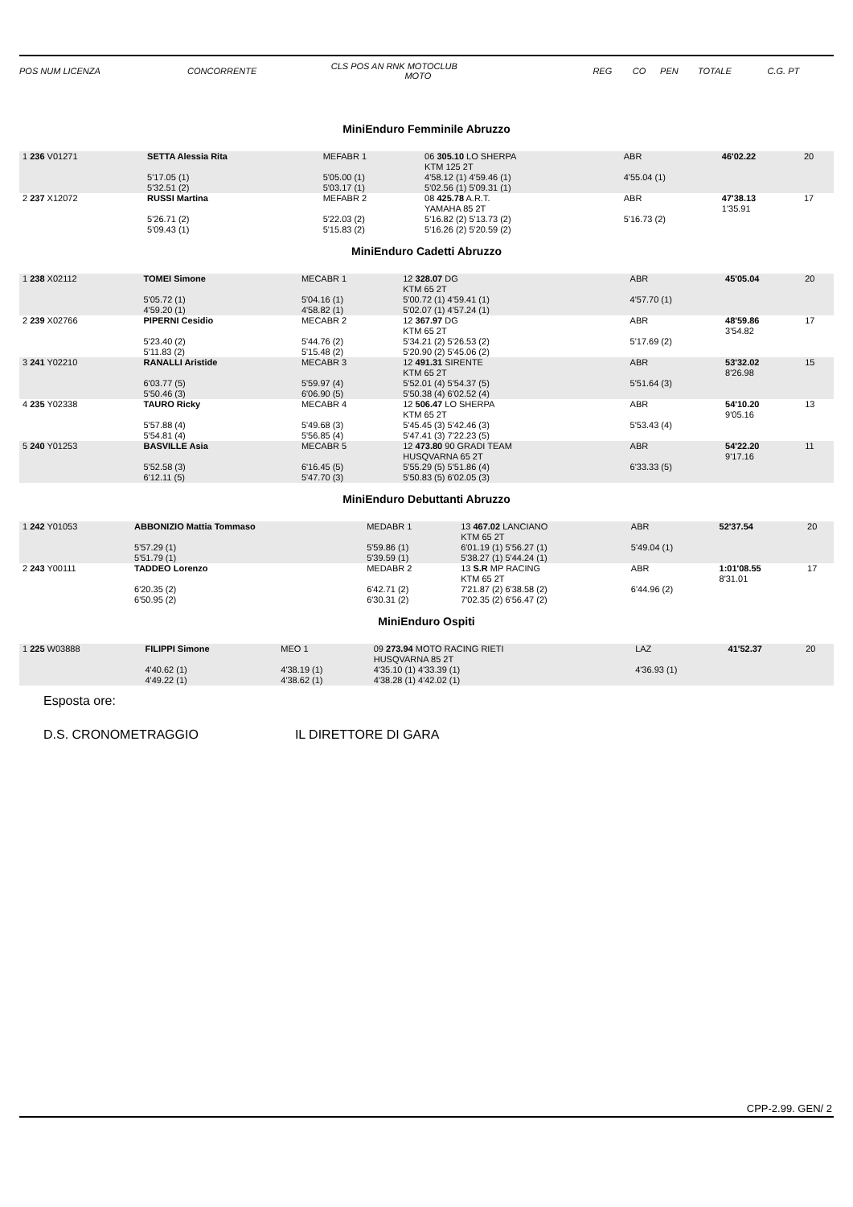| POS NUM LICENZA | CONCORRENTE | CLS POS AN RNK MOTOCLUB MOTO | REG | CO | PEN | TOTALE | C.G. PT |
MiniEnduro Femminile Abruzzo
| 1 236 V01271 | SETTA Alessia Rita | MEFABR 1 | 06 305.10 LO SHERPA KTM 125 2T | ABR | 46'02.22 | 20 |
| | 5'17.05 (1) 5'32.51 (2) | 5'05.00 (1) 5'03.17 (1) | 4'58.12 (1) 4'59.46 (1) 5'02.56 (1) 5'09.31 (1) | 4'55.04 (1) | | |
| 2 237 X12072 | RUSSI Martina | MEFABR 2 | 08 425.78 A.R.T. YAMAHA 85 2T | ABR | 47'38.13 1'35.91 | 17 |
| | 5'26.71 (2) 5'09.43 (1) | 5'22.03 (2) 5'15.83 (2) | 5'16.82 (2) 5'13.73 (2) 5'16.26 (2) 5'20.59 (2) | 5'16.73 (2) | | |
MiniEnduro Cadetti Abruzzo
| 1 238 X02112 | TOMEI Simone | MECABR 1 | 12 328.07 DG KTM 65 2T | ABR | 45'05.04 | 20 |
| | 5'05.72 (1) 4'59.20 (1) | 5'04.16 (1) 4'58.82 (1) | 5'00.72 (1) 4'59.41 (1) 5'02.07 (1) 4'57.24 (1) | 4'57.70 (1) | | |
| 2 239 X02766 | PIPERNI Cesidio | MECABR 2 | 12 367.97 DG KTM 65 2T | ABR | 48'59.86 3'54.82 | 17 |
| | 5'23.40 (2) 5'11.83 (2) | 5'44.76 (2) 5'15.48 (2) | 5'34.21 (2) 5'26.53 (2) 5'20.90 (2) 5'45.06 (2) | 5'17.69 (2) | | |
| 3 241 Y02210 | RANALLI Aristide | MECABR 3 | 12 491.31 SIRENTE KTM 65 2T | ABR | 53'32.02 8'26.98 | 15 |
| | 6'03.77 (5) 5'50.46 (3) | 5'59.97 (4) 6'06.90 (5) | 5'52.01 (4) 5'54.37 (5) 5'50.38 (4) 6'02.52 (4) | 5'51.64 (3) | | |
| 4 235 Y02338 | TAURO Ricky | MECABR 4 | 12 506.47 LO SHERPA KTM 65 2T | ABR | 54'10.20 9'05.16 | 13 |
| | 5'57.88 (4) 5'54.81 (4) | 5'49.68 (3) 5'56.85 (4) | 5'45.45 (3) 5'42.46 (3) 5'47.41 (3) 7'22.23 (5) | 5'53.43 (4) | | |
| 5 240 Y01253 | BASVILLE Asia | MECABR 5 | 12 473.80 90 GRADI TEAM HUSQVARNA 65 2T | ABR | 54'22.20 9'17.16 | 11 |
| | 5'52.58 (3) 6'12.11 (5) | 6'16.45 (5) 5'47.70 (3) | 5'55.29 (5) 5'51.86 (4) 5'50.83 (5) 6'02.05 (3) | 6'33.33 (5) | | |
MiniEnduro Debuttanti Abruzzo
| 1 242 Y01053 | ABBONIZIO Mattia Tommaso | MEDABR 1 | 13 467.02 LANCIANO KTM 65 2T | ABR | 52'37.54 | 20 |
| | 5'57.29 (1) 5'51.79 (1) | 5'59.86 (1) 5'39.59 (1) | 6'01.19 (1) 5'56.27 (1) 5'38.27 (1) 5'44.24 (1) | 5'49.04 (1) | | |
| 2 243 Y00111 | TADDEO Lorenzo | MEDABR 2 | 13 S.R MP RACING KTM 65 2T | ABR | 1:01'08.55 8'31.01 | 17 |
| | 6'20.35 (2) 6'50.95 (2) | 6'42.71 (2) 6'30.31 (2) | 7'21.87 (2) 6'38.58 (2) 7'02.35 (2) 6'56.47 (2) | 6'44.96 (2) | | |
MiniEnduro Ospiti
| 1 225 W03888 | FILIPPI Simone | MEO 1 | 09 273.94 MOTO RACING RIETI HUSQVARNA 85 2T | LAZ | 41'52.37 | 20 |
| | 4'40.62 (1) 4'49.22 (1) | 4'38.19 (1) 4'38.62 (1) | 4'35.10 (1) 4'33.39 (1) 4'38.28 (1) 4'42.02 (1) | 4'36.93 (1) | | |
Esposta ore:
D.S. CRONOMETRAGGIO IL DIRETTORE DI GARA
CPP-2.99. GEN/ 2